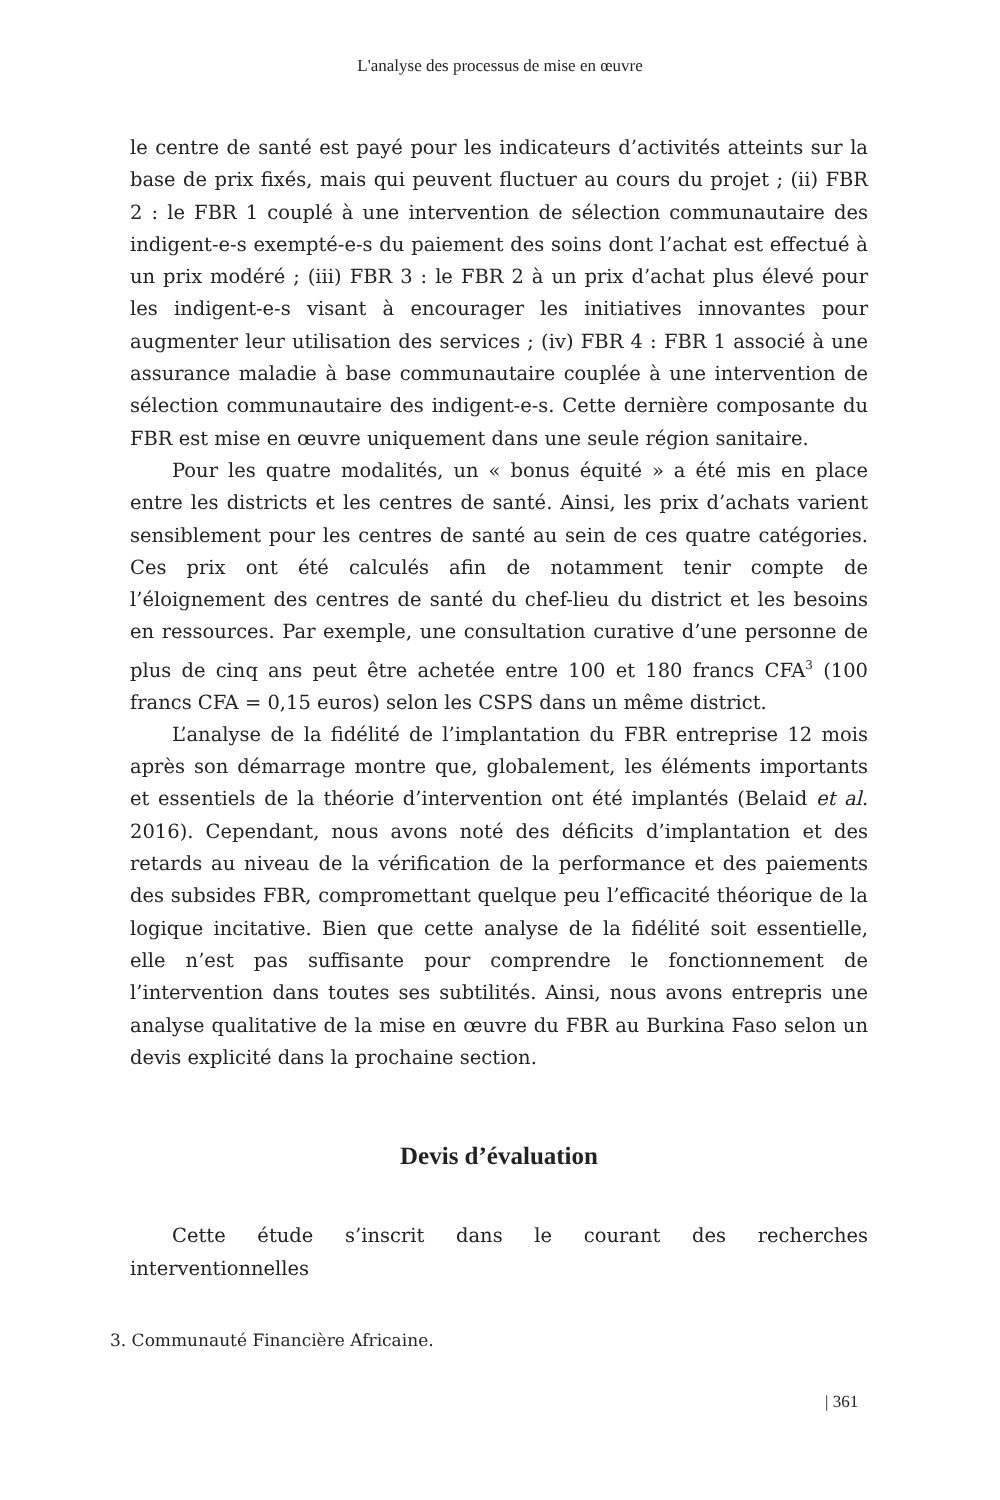L'analyse des processus de mise en œuvre
le centre de santé est payé pour les indicateurs d’activités atteints sur la base de prix fixés, mais qui peuvent fluctuer au cours du projet ; (ii) FBR 2 : le FBR 1 couplé à une intervention de sélection communautaire des indigent-e-s exempté-e-s du paiement des soins dont l’achat est effectué à un prix modéré ; (iii) FBR 3 : le FBR 2 à un prix d’achat plus élevé pour les indigent-e-s visant à encourager les initiatives innovantes pour augmenter leur utilisation des services ; (iv) FBR 4 : FBR 1 associé à une assurance maladie à base communautaire couplée à une intervention de sélection communautaire des indigent-e-s. Cette dernière composante du FBR est mise en œuvre uniquement dans une seule région sanitaire.
Pour les quatre modalités, un « bonus équité » a été mis en place entre les districts et les centres de santé. Ainsi, les prix d’achats varient sensiblement pour les centres de santé au sein de ces quatre catégories. Ces prix ont été calculés afin de notamment tenir compte de l’éloignement des centres de santé du chef-lieu du district et les besoins en ressources. Par exemple, une consultation curative d’une personne de plus de cinq ans peut être achetée entre 100 et 180 francs CFA<sup>3</sup> (100 francs CFA = 0,15 euros) selon les CSPS dans un même district.
L’analyse de la fidélité de l’implantation du FBR entreprise 12 mois après son démarrage montre que, globalement, les éléments importants et essentiels de la théorie d’intervention ont été implantés (Belaid et al. 2016). Cependant, nous avons noté des déficits d’implantation et des retards au niveau de la vérification de la performance et des paiements des subsides FBR, compromettant quelque peu l’efficacité théorique de la logique incitative. Bien que cette analyse de la fidélité soit essentielle, elle n’est pas suffisante pour comprendre le fonctionnement de l’intervention dans toutes ses subtilités. Ainsi, nous avons entrepris une analyse qualitative de la mise en œuvre du FBR au Burkina Faso selon un devis explicité dans la prochaine section.
Devis d’évaluation
Cette étude s’inscrit dans le courant des recherches interventionnelles
3. Communauté Financière Africaine.
| 361